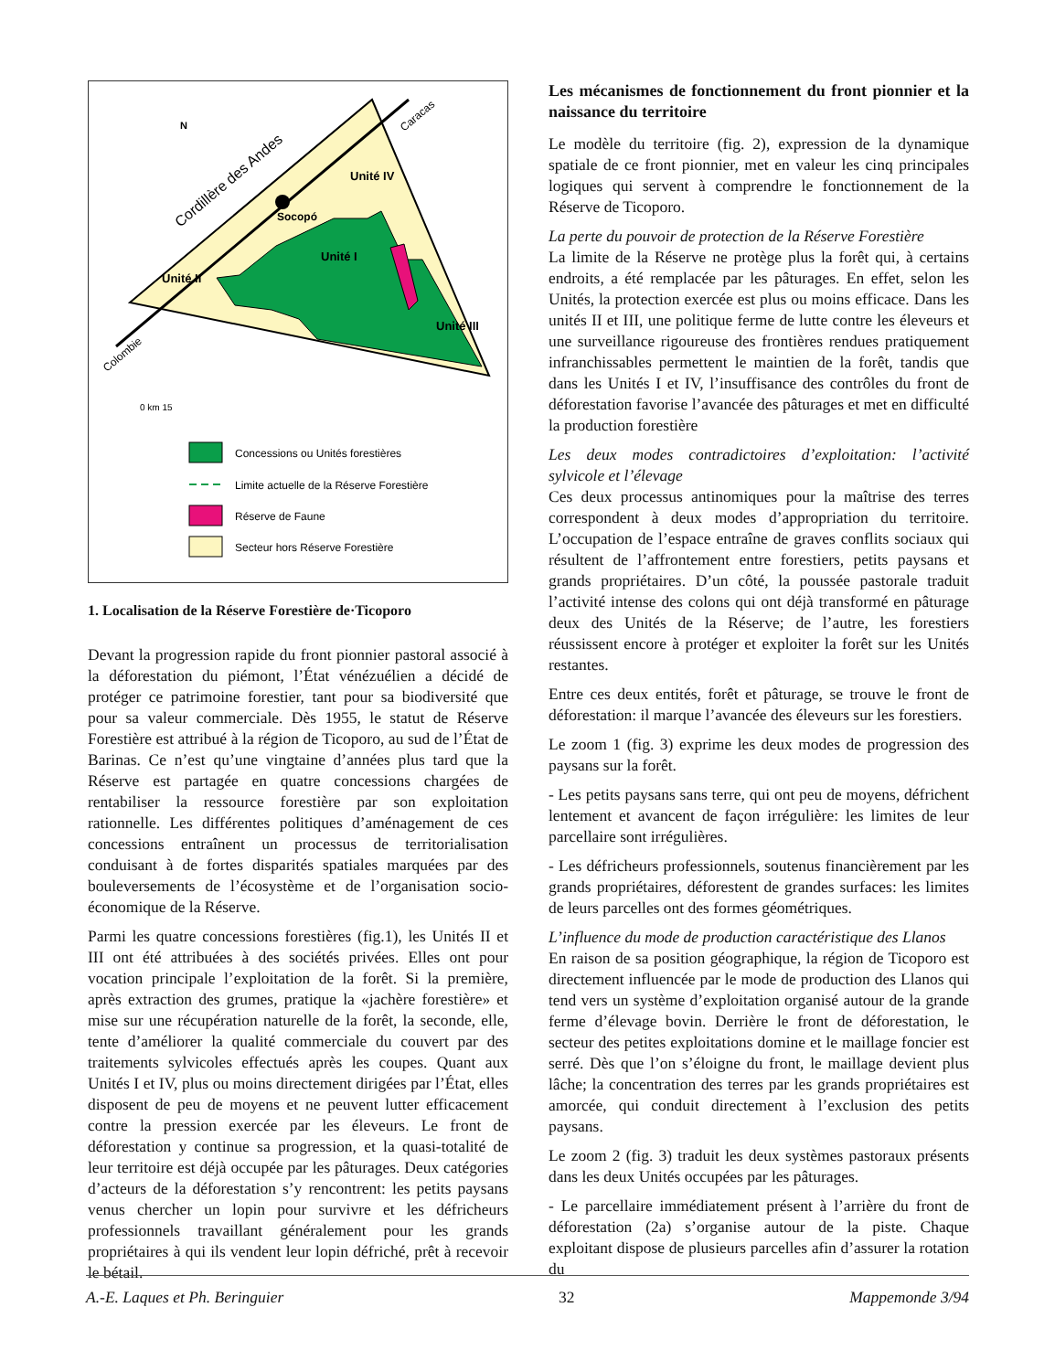Socopó
Cordillère des Andes
Unité II
Unité I
Unité IV
Unité III
N
Colombie
Caracas
0 km 15
Concessions ou Unités forestières
Limite actuelle de la Réserve Forestière
Réserve de Faune
Secteur hors Réserve Forestière
1. Localisation de la Réserve Forestière de·Ticoporo
Devant la progression rapide du front pionnier pastoral associé à la déforestation du piémont, l’État vénézuélien a décidé de protéger ce patrimoine forestier, tant pour sa biodiversité que pour sa valeur commerciale. Dès 1955, le statut de Réserve Forestière est attribué à la région de Ticoporo, au sud de l’État de Barinas. Ce n’est qu’une vingtaine d’années plus tard que la Réserve est partagée en quatre concessions chargées de rentabiliser la ressource forestière par son exploitation rationnelle. Les différentes politiques d’aménagement de ces concessions entraînent un processus de territorialisation conduisant à de fortes disparités spatiales marquées par des bouleversements de l’écosystème et de l’organisation socio-économique de la Réserve.
Parmi les quatre concessions forestières (fig.1), les Unités II et III ont été attribuées à des sociétés privées. Elles ont pour vocation principale l’exploitation de la forêt. Si la première, après extraction des grumes, pratique la «jachère forestière» et mise sur une récupération naturelle de la forêt, la seconde, elle, tente d’améliorer la qualité commerciale du couvert par des traitements sylvicoles effectués après les coupes. Quant aux Unités I et IV, plus ou moins directement dirigées par l’État, elles disposent de peu de moyens et ne peuvent lutter efficacement contre la pression exercée par les éleveurs. Le front de déforestation y continue sa progression, et la quasi-totalité de leur territoire est déjà occupée par les pâturages. Deux catégories d’acteurs de la déforestation s’y rencontrent: les petits paysans venus chercher un lopin pour survivre et les défricheurs professionnels travaillant généralement pour les grands propriétaires à qui ils vendent leur lopin défriché, prêt à recevoir le bétail.
Les mécanismes de fonctionnement du front pionnier et la naissance du territoire
Le modèle du territoire (fig. 2), expression de la dynamique spatiale de ce front pionnier, met en valeur les cinq principales logiques qui servent à comprendre le fonctionnement de la Réserve de Ticoporo.
La perte du pouvoir de protection de la Réserve Forestière
La limite de la Réserve ne protège plus la forêt qui, à certains endroits, a été remplacée par les pâturages. En effet, selon les Unités, la protection exercée est plus ou moins efficace. Dans les unités II et III, une politique ferme de lutte contre les éleveurs et une surveillance rigoureuse des frontières rendues pratiquement infranchissables permettent le maintien de la forêt, tandis que dans les Unités I et IV, l’insuffisance des contrôles du front de déforestation favorise l’avancée des pâturages et met en difficulté la production forestière
Les deux modes contradictoires d’exploitation: l’activité sylvicole et l’élevage
Ces deux processus antinomiques pour la maîtrise des terres correspondent à deux modes d’appropriation du territoire. L’occupation de l’espace entraîne de graves conflits sociaux qui résultent de l’affrontement entre forestiers, petits paysans et grands propriétaires. D’un côté, la poussée pastorale traduit l’activité intense des colons qui ont déjà transformé en pâturage deux des Unités de la Réserve; de l’autre, les forestiers réussissent encore à protéger et exploiter la forêt sur les Unités restantes.
Entre ces deux entités, forêt et pâturage, se trouve le front de déforestation: il marque l’avancée des éleveurs sur les forestiers.
Le zoom 1 (fig. 3) exprime les deux modes de progression des paysans sur la forêt.
- Les petits paysans sans terre, qui ont peu de moyens, défrichent lentement et avancent de façon irrégulière: les limites de leur parcellaire sont irrégulières.
- Les défricheurs professionnels, soutenus financièrement par les grands propriétaires, déforestent de grandes surfaces: les limites de leurs parcelles ont des formes géométriques.
L’influence du mode de production caractéristique des Llanos
En raison de sa position géographique, la région de Ticoporo est directement influencée par le mode de production des Llanos qui tend vers un système d’exploitation organisé autour de la grande ferme d’élevage bovin. Derrière le front de déforestation, le secteur des petites exploitations domine et le maillage foncier est serré. Dès que l’on s’éloigne du front, le maillage devient plus lâche; la concentration des terres par les grands propriétaires est amorcée, qui conduit directement à l’exclusion des petits paysans.
Le zoom 2 (fig. 3) traduit les deux systèmes pastoraux présents dans les deux Unités occupées par les pâturages.
- Le parcellaire immédiatement présent à l’arrière du front de déforestation (2a) s’organise autour de la piste. Chaque exploitant dispose de plusieurs parcelles afin d’assurer la rotation du
A.-E. Laques et Ph. Beringuier 32 Mappemonde 3/94